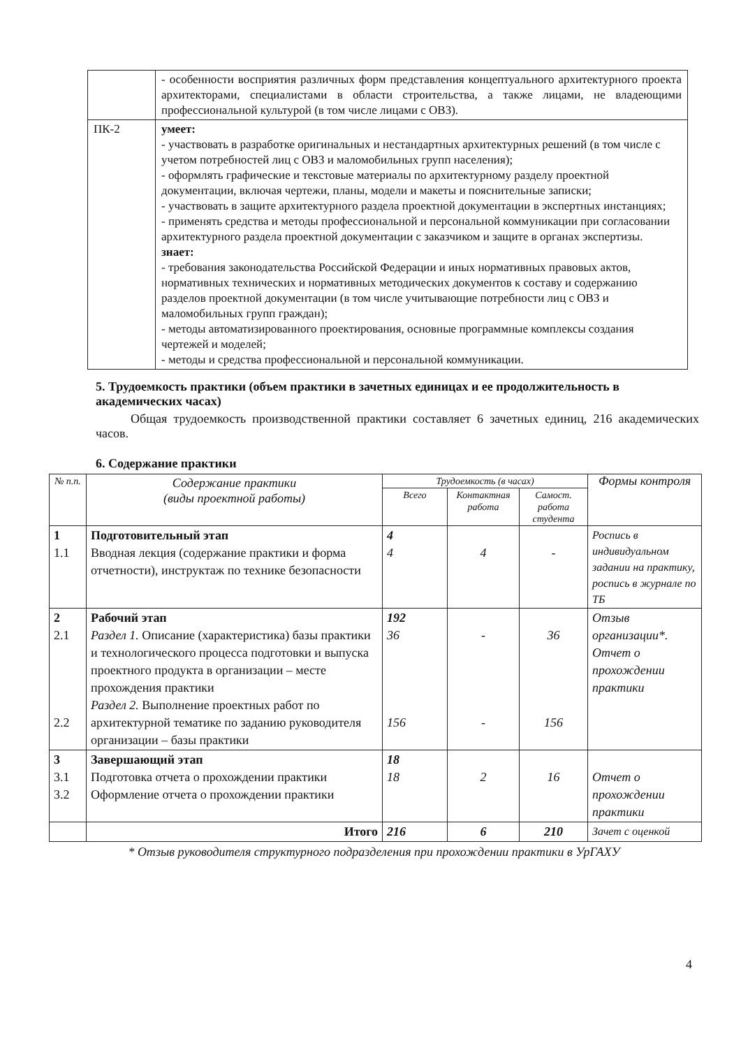| | - особенности восприятия различных форм представления концептуального архитектурного проекта архитекторами, специалистами в области строительства, а также лицами, не владеющими профессиональной культурой (в том числе лицами с ОВЗ). |
| ПК-2 | умеет: - участвовать в разработке оригинальных и нестандартных архитектурных решений (в том числе с учетом потребностей лиц с ОВЗ и маломобильных групп населения); - оформлять графические и текстовые материалы по архитектурному разделу проектной документации, включая чертежи, планы, модели и макеты и пояснительные записки; - участвовать в защите архитектурного раздела проектной документации в экспертных инстанциях; - применять средства и методы профессиональной и персональной коммуникации при согласовании архитектурного раздела проектной документации с заказчиком и защите в органах экспертизы. знает: - требования законодательства Российской Федерации и иных нормативных правовых актов, нормативных технических и нормативных методических документов к составу и содержанию разделов проектной документации (в том числе учитывающие потребности лиц с ОВЗ и маломобильных групп граждан); - методы автоматизированного проектирования, основные программные комплексы создания чертежей и моделей; - методы и средства профессиональной и персональной коммуникации. |
5. Трудоемкость практики (объем практики в зачетных единицах и ее продолжительность в академических часах)
Общая трудоемкость производственной практики составляет 6 зачетных единиц, 216 академических часов.
6. Содержание практики
| № п.п. | Содержание практики (виды проектной работы) | Трудоемкость (в часах) | | | Формы контроля |
| --- | --- | --- | --- | --- | --- |
| | | Всего | Контактная работа | Самост. работа студента | |
| 1 1.1 | Подготовительный этап Вводная лекция (содержание практики и форма отчетности), инструктаж по технике безопасности | 4 4 | 4 | - | Роспись в индивидуальном задании на практику, роспись в журнале по ТБ |
| 2 2.1 2.2 | Рабочий этап Раздел 1. Описание (характеристика) базы практики и технологического процесса подготовки и выпуска проектного продукта в организации – месте прохождения практики Раздел 2. Выполнение проектных работ по архитектурной тематике по заданию руководителя организации – базы практики | 192 36 156 | - - | 36 156 | Отзыв организации*. Отчет о прохождении практики |
| 3 3.1 3.2 | Завершающий этап Подготовка отчета о прохождении практики Оформление отчета о прохождении практики | 18 18 | 2 | 16 | Отчет о прохождении практики |
| | Итого | 216 | 6 | 210 | Зачет с оценкой |
* Отзыв руководителя структурного подразделения при прохождении практики в УрГАХУ
4